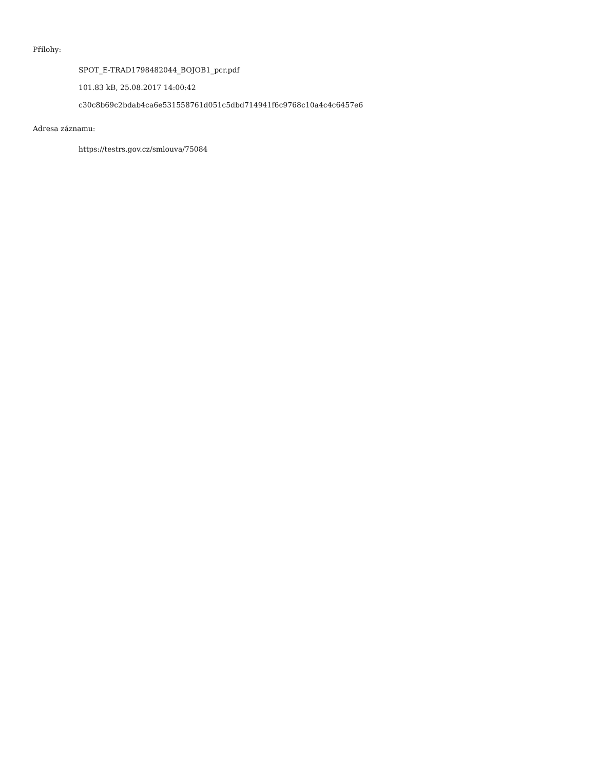Přílohy:
SPOT_E-TRAD1798482044_BOJOB1_pcr.pdf
101.83 kB, 25.08.2017 14:00:42
c30c8b69c2bdab4ca6e531558761d051c5dbd714941f6c9768c10a4c4c6457e6
Adresa záznamu:
https://testrs.gov.cz/smlouva/75084